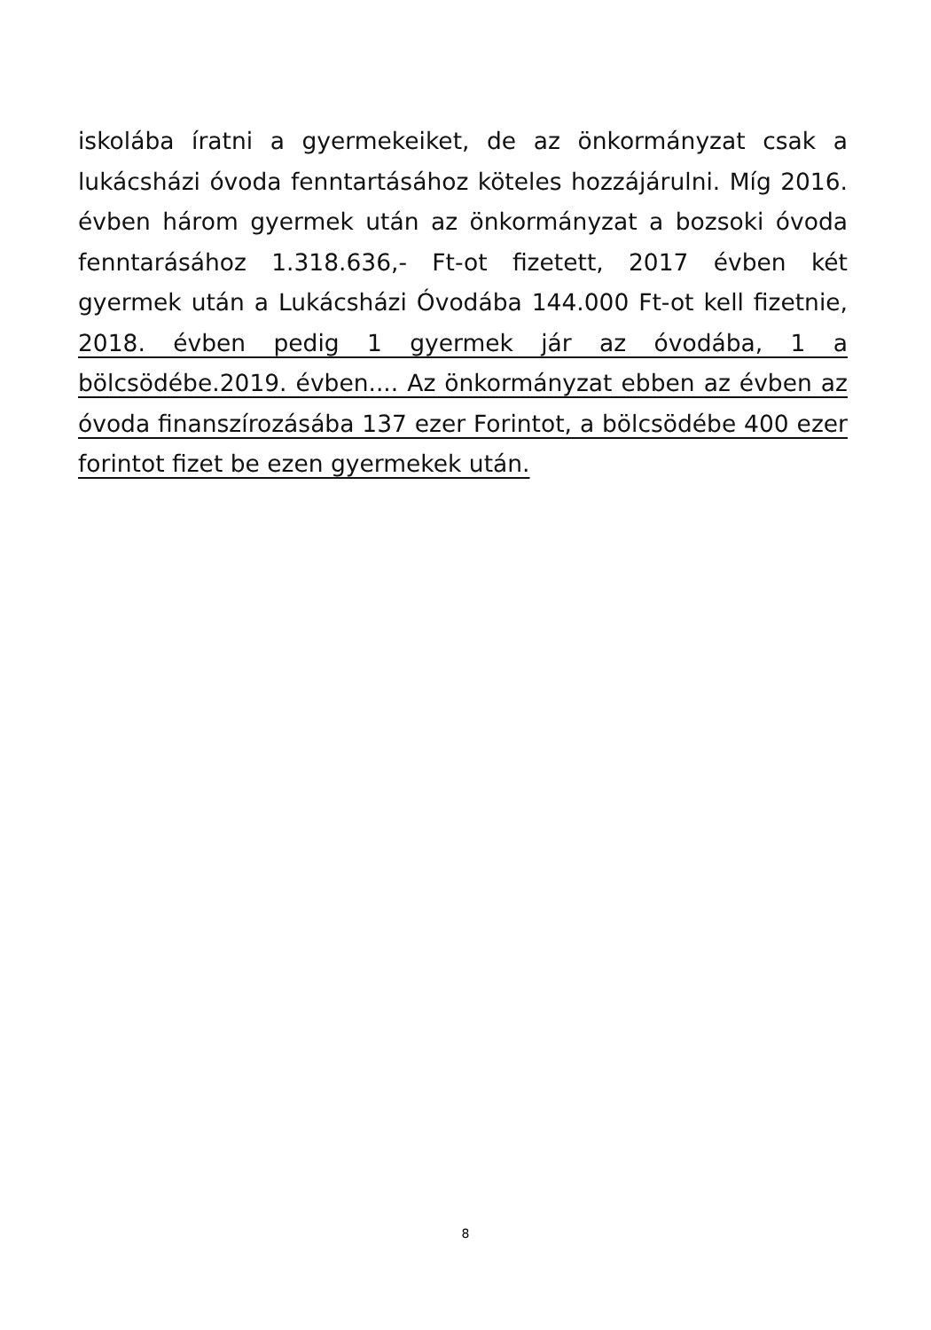iskolába íratni a gyermekeiket, de az önkormányzat csak a lukácsházi óvoda fenntartásához köteles hozzájárulni. Míg 2016. évben három gyermek után az önkormányzat a bozsoki óvoda fenntarásához 1.318.636,- Ft-ot fizetett, 2017 évben két gyermek után a Lukácsházi Óvodába 144.000 Ft-ot kell fizetnie, 2018. évben pedig 1 gyermek jár az óvodába, 1 a bölcsödébe.2019. évben.... Az önkormányzat ebben az évben az óvoda finanszírozásába 137 ezer Forintot, a bölcsödébe 400 ezer forintot fizet be ezen gyermekek után.
8